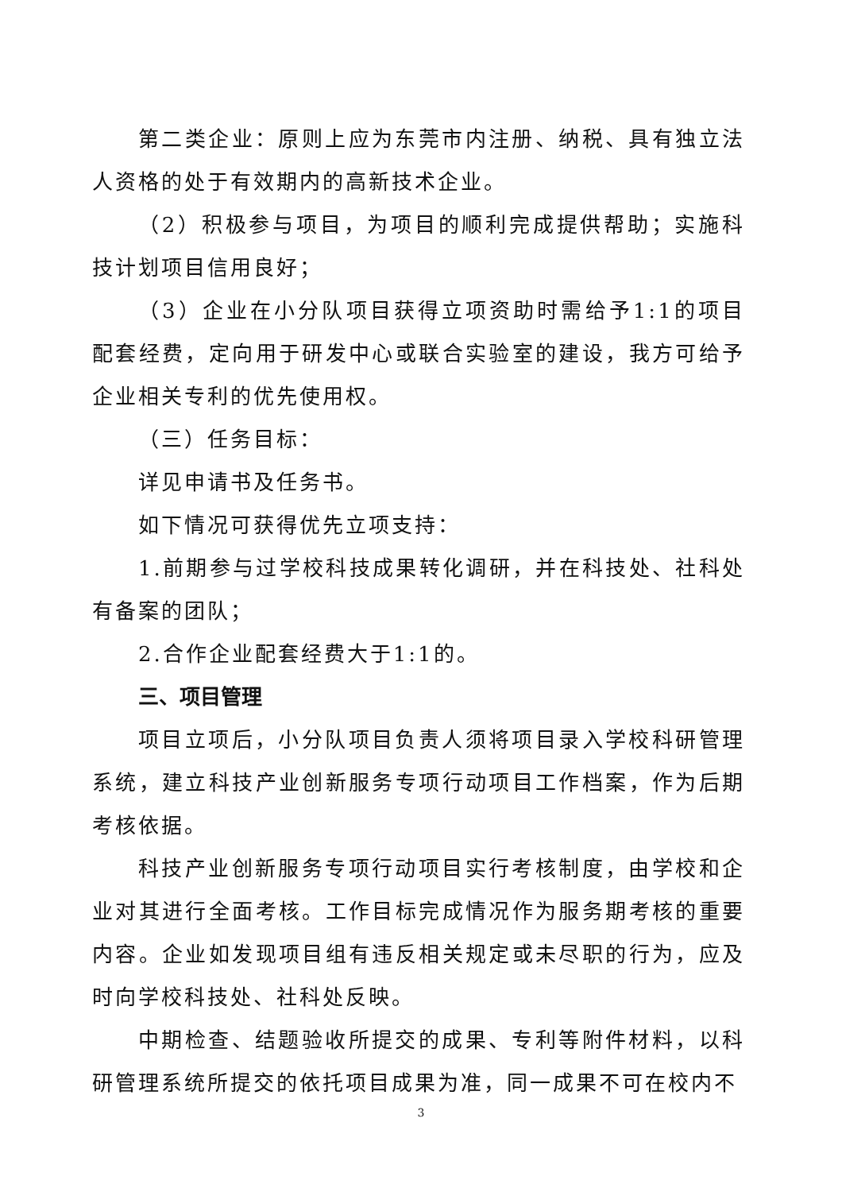第二类企业：原则上应为东莞市内注册、纳税、具有独立法人资格的处于有效期内的高新技术企业。
（2）积极参与项目，为项目的顺利完成提供帮助；实施科技计划项目信用良好；
（3）企业在小分队项目获得立项资助时需给予1:1的项目配套经费，定向用于研发中心或联合实验室的建设，我方可给予企业相关专利的优先使用权。
（三）任务目标：
详见申请书及任务书。
如下情况可获得优先立项支持：
1.前期参与过学校科技成果转化调研，并在科技处、社科处有备案的团队；
2.合作企业配套经费大于1:1的。
三、项目管理
项目立项后，小分队项目负责人须将项目录入学校科研管理系统，建立科技产业创新服务专项行动项目工作档案，作为后期考核依据。
科技产业创新服务专项行动项目实行考核制度，由学校和企业对其进行全面考核。工作目标完成情况作为服务期考核的重要内容。企业如发现项目组有违反相关规定或未尽职的行为，应及时向学校科技处、社科处反映。
中期检查、结题验收所提交的成果、专利等附件材料，以科研管理系统所提交的依托项目成果为准，同一成果不可在校内不
3